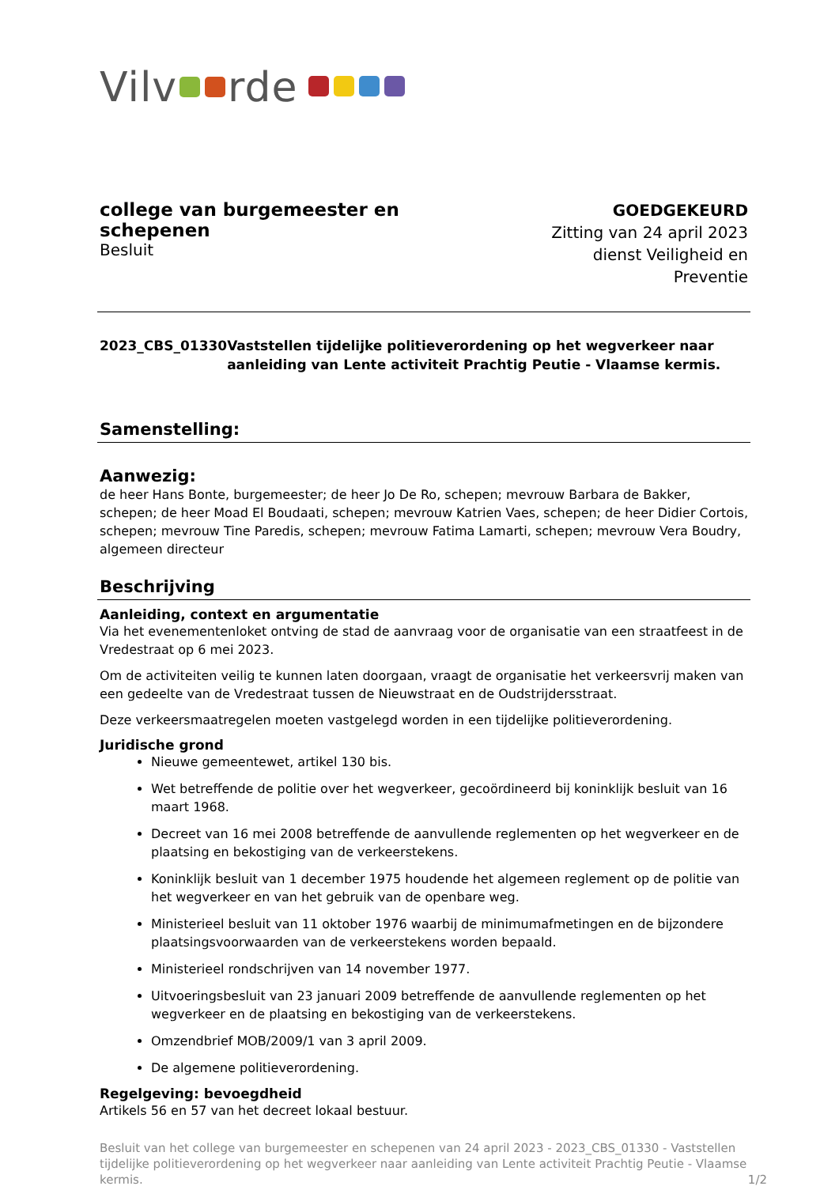Vilv rde
college van burgemeester en schepenen
Besluit
GOEDGEKEURD
Zitting van 24 april 2023
dienst Veiligheid en Preventie
2023_CBS_01330 Vaststellen tijdelijke politieverordening op het wegverkeer naar aanleiding van Lente activiteit Prachtig Peutie - Vlaamse kermis.
Samenstelling:
Aanwezig:
de heer Hans Bonte, burgemeester; de heer Jo De Ro, schepen; mevrouw Barbara de Bakker, schepen; de heer Moad El Boudaati, schepen; mevrouw Katrien Vaes, schepen; de heer Didier Cortois, schepen; mevrouw Tine Paredis, schepen; mevrouw Fatima Lamarti, schepen; mevrouw Vera Boudry, algemeen directeur
Beschrijving
Aanleiding, context en argumentatie
Via het evenementenloket ontving de stad de aanvraag voor de organisatie van een straatfeest in de Vredestraat op 6 mei 2023.
Om de activiteiten veilig te kunnen laten doorgaan, vraagt de organisatie het verkeersvrij maken van een gedeelte van de Vredestraat tussen de Nieuwstraat en de Oudstrijdersstraat.
Deze verkeersmaatregelen moeten vastgelegd worden in een tijdelijke politieverordening.
Juridische grond
Nieuwe gemeentewet, artikel 130 bis.
Wet betreffende de politie over het wegverkeer, gecoördineerd bij koninklijk besluit van 16 maart 1968.
Decreet van 16 mei 2008 betreffende de aanvullende reglementen op het wegverkeer en de plaatsing en bekostiging van de verkeerstekens.
Koninklijk besluit van 1 december 1975 houdende het algemeen reglement op de politie van het wegverkeer en van het gebruik van de openbare weg.
Ministerieel besluit van 11 oktober 1976 waarbij de minimumafmetingen en de bijzondere plaatsingsvoorwaarden van de verkeerstekens worden bepaald.
Ministerieel rondschrijven van 14 november 1977.
Uitvoeringsbesluit van 23 januari 2009 betreffende de aanvullende reglementen op het wegverkeer en de plaatsing en bekostiging van de verkeerstekens.
Omzendbrief MOB/2009/1 van 3 april 2009.
De algemene politieverordening.
Regelgeving: bevoegdheid
Artikels 56 en 57 van het decreet lokaal bestuur.
Besluit van het college van burgemeester en schepenen van 24 april 2023 - 2023_CBS_01330 - Vaststellen tijdelijke politieverordening op het wegverkeer naar aanleiding van Lente activiteit Prachtig Peutie - Vlaamse kermis. 1/2